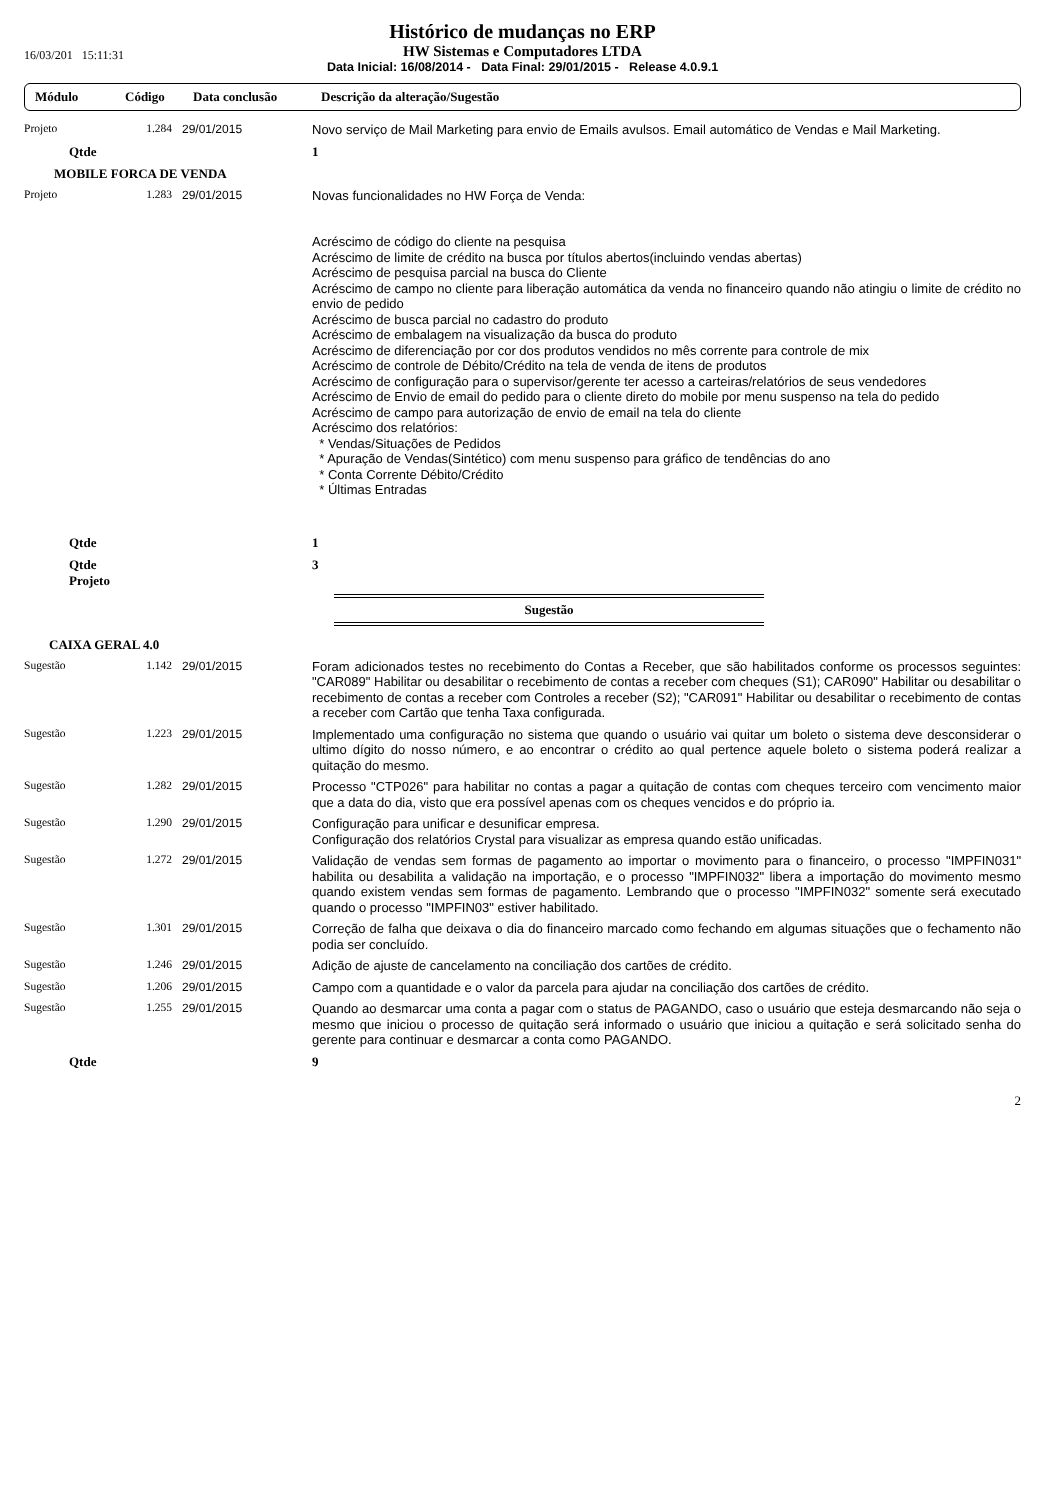Histórico de mudanças no ERP
HW Sistemas e Computadores LTDA
Data Inicial: 16/08/2014 - Data Final: 29/01/2015 - Release 4.0.9.1
16/03/201 15:11:31
Módulo Código Data conclusão Descrição da alteração/Sugestão
| Projeto | 1.284 | 29/01/2015 | Novo serviço de Mail Marketing para envio de Emails avulsos. Email automático de Vendas e Mail Marketing. |
| Qtde | | | 1 |
| MOBILE FORCA DE VENDA | | | |
| Projeto | 1.283 | 29/01/2015 | Novas funcionalidades no HW Força de Venda: Acréscimo de código do cliente na pesquisa Acréscimo de limite de crédito na busca por títulos abertos(incluindo vendas abertas) Acréscimo de pesquisa parcial na busca do Cliente Acréscimo de campo no cliente para liberação automática da venda no financeiro quando não atingiu o limite de crédito no envio de pedido Acréscimo de busca parcial no cadastro do produto Acréscimo de embalagem na visualização da busca do produto Acréscimo de diferenciação por cor dos produtos vendidos no mês corrente para controle de mix Acréscimo de controle de Débito/Crédito na tela de venda de itens de produtos Acréscimo de configuração para o supervisor/gerente ter acesso a carteiras/relatórios de seus vendedores Acréscimo de Envio de email do pedido para o cliente direto do mobile por menu suspenso na tela do pedido Acréscimo de campo para autorização de envio de email na tela do cliente Acréscimo dos relatórios: * Vendas/Situações de Pedidos * Apuração de Vendas(Sintético) com menu suspenso para gráfico de tendências do ano * Conta Corrente Débito/Crédito * Últimas Entradas |
| Qtde | | | 1 |
| Qtde Projeto | | | 3 |
Sugestão
| CAIXA GERAL 4.0 | | | |
| Sugestão | 1.142 | 29/01/2015 | Foram adicionados testes no recebimento do Contas a Receber, que são habilitados conforme os processos seguintes: "CAR089" Habilitar ou desabilitar o recebimento de contas a receber com cheques (S1); CAR090" Habilitar ou desabilitar o recebimento de contas a receber com Controles a receber (S2); "CAR091" Habilitar ou desabilitar o recebimento de contas a receber com Cartão que tenha Taxa configurada. |
| Sugestão | 1.223 | 29/01/2015 | Implementado uma configuração no sistema que quando o usuário vai quitar um boleto o sistema deve desconsiderar o ultimo dígito do nosso número, e ao encontrar o crédito ao qual pertence aquele boleto o sistema poderá realizar a quitação do mesmo. |
| Sugestão | 1.282 | 29/01/2015 | Processo "CTP026" para habilitar no contas a pagar a quitação de contas com cheques terceiro com vencimento maior que a data do dia, visto que era possível apenas com os cheques vencidos e do próprio ia. |
| Sugestão | 1.290 | 29/01/2015 | Configuração para unificar e desunificar empresa. Configuração dos relatórios Crystal para visualizar as empresa quando estão unificadas. |
| Sugestão | 1.272 | 29/01/2015 | Validação de vendas sem formas de pagamento ao importar o movimento para o financeiro, o processo "IMPFIN031" habilita ou desabilita a validação na importação, e o processo "IMPFIN032" libera a importação do movimento mesmo quando existem vendas sem formas de pagamento. Lembrando que o processo "IMPFIN032" somente será executado quando o processo "IMPFIN03" estiver habilitado. |
| Sugestão | 1.301 | 29/01/2015 | Correção de falha que deixava o dia do financeiro marcado como fechando em algumas situações que o fechamento não podia ser concluído. |
| Sugestão | 1.246 | 29/01/2015 | Adição de ajuste de cancelamento na conciliação dos cartões de crédito. |
| Sugestão | 1.206 | 29/01/2015 | Campo com a quantidade e o valor da parcela para ajudar na conciliação dos cartões de crédito. |
| Sugestão | 1.255 | 29/01/2015 | Quando ao desmarcar uma conta a pagar com o status de PAGANDO, caso o usuário que esteja desmarcando não seja o mesmo que iniciou o processo de quitação será informado o usuário que iniciou a quitação e será solicitado senha do gerente para continuar e desmarcar a conta como PAGANDO. |
| Qtde | | | 9 |
2